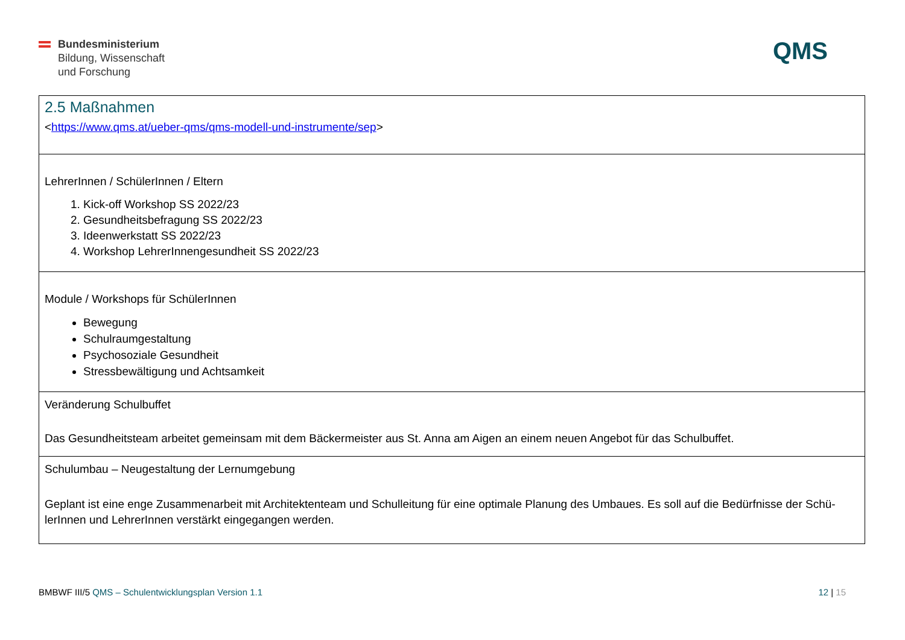Bundesministerium
Bildung, Wissenschaft
und Forschung
QMS
| 2.5 Maßnahmen < https://www.qms.at/ueber-qms/qms-modell-und-instrumente/sep > |
| LehrerInnen / SchülerInnen / Eltern 1. Kick-off Workshop SS 2022/23 2. Gesundheitsbefragung SS 2022/23 3. Ideenwerkstatt SS 2022/23 4. Workshop LehrerInnengesundheit SS 2022/23 |
| Module / Workshops für SchülerInnen Bewegung Schulraumgestaltung Psychosoziale Gesundheit Stressbewältigung und Achtsamkeit |
| Veränderung Schulbuffet Das Gesundheitsteam arbeitet gemeinsam mit dem Bäckermeister aus St. Anna am Aigen an einem neuen Angebot für das Schulbuffet. |
| Schulumbau – Neugestaltung der Lernumgebung Geplant ist eine enge Zusammenarbeit mit Architektenteam und Schulleitung für eine optimale Planung des Umbaues. Es soll auf die Bedürfnisse der Schü-lerInnen und LehrerInnen verstärkt eingegangen werden. |
BMBWF III/5 QMS – Schulentwicklungsplan Version 1.1
12 | 15